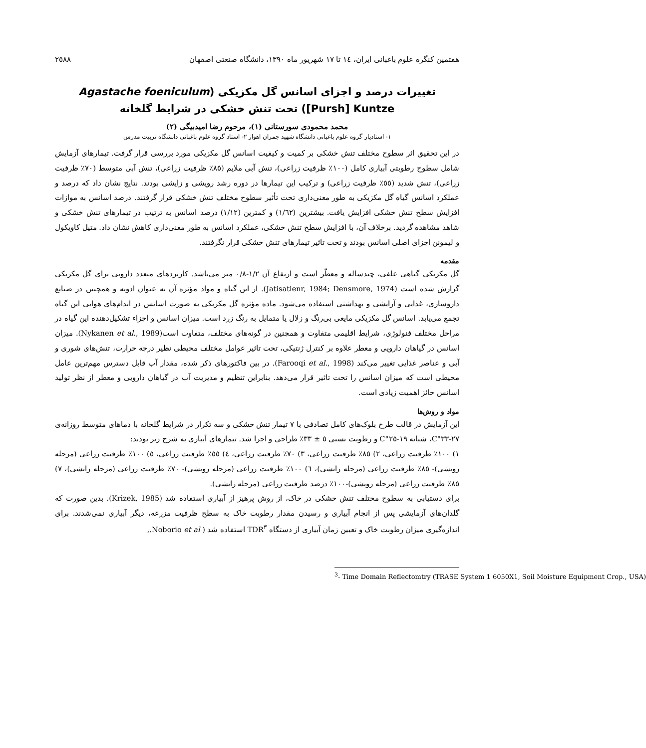هفتمین کنگره علوم باغبانی ایران، ١٤ تا ١٧ شهریور ماه ١٣٩٠، دانشگاه صنعتی اصفهان ٢٥٨٨
تغییرات درصد و اجزای اسانس گل مکزیکی (Agastache foeniculum [Pursh] Kuntze) تحت تنش خشکی در شرایط گلخانه
محمد محمودی سورستانی (١)، مرحوم رضا امیدبیگی (٢)
١- استادیار گروه علوم باغبانی دانشگاه شهید چمران اهواز ٢- استاد گروه علوم باغبانی دانشگاه تربیت مدرس
در این تحقیق اثر سطوح مختلف تنش خشکی بر کمیت و کیفیت اسانس گل مکزیکی مورد بررسی قرار گرفت. تیمارهای آزمایش شامل سطوح رطوبتی آبیاری کامل (١٠٠٪ ظرفیت زراعی)، تنش آبی ملایم (٨٥٪ ظرفیت زراعی)، تنش آبی متوسط (٧٠٪ ظرفیت زراعی)، تنش شدید (٥٥٪ ظرفیت زراعی) و ترکیب این تیمارها در دوره رشد رویشی و زایشی بودند. نتایج نشان داد که درصد و عملکرد اسانس گیاه گل مکزیکی به طور معنی‌داری تحت تأثیر سطوح مختلف تنش خشکی قرار گرفتند. درصد اسانس به موازات افزایش سطح تنش خشکی افزایش یافت. بیشترین (١/٦٢) و کمترین (١/١٢) درصد اسانس به ترتیب در تیمارهای تنش خشکی و شاهد مشاهده گردید. برخلاف آن، با افزایش سطح تنش خشکی، عملکرد اسانس به طور معنی‌داری کاهش نشان داد. متیل کاویکول و لیمونن اجزای اصلی اسانس بودند و تحت تاثیر تیمارهای تنش خشکی قرار نگرفتند.
مقدمه
گل مکزیکی گیاهی علفی، چندساله و معطّر است و ارتفاع آن ١/٢-٠/٨ متر می‌باشد. کاربردهای متعدد دارویی برای گل مکزیکی گزارش شده است (Jatisatienr, 1984; Densmore, 1974). از این گیاه و مواد مؤثره آن به عنوان ادویه و همچنین در صنایع داروسازی، غذایی و آرایشی و بهداشتی استفاده می‌شود. ماده مؤثره گل مکزیکی به صورت اسانس در اندام‌های هوایی این گیاه تجمع می‌یابد. اسانس گل مکزیکی مایعی بی‌رنگ و زلال یا متمایل به رنگ زرد است. میزان اسانس و اجزاء تشکیل‌دهنده این گیاه در مراحل مختلف فنولوژی، شرایط اقلیمی متفاوت و همچنین در گونه‌های مختلف، متفاوت است(Nykanen et al., 1989). میزان اسانس در گیاهان دارویی و معطر علاوه بر کنترل ژنتیکی، تحت تاثیر عوامل مختلف محیطی نظیر درجه حرارت، تنش‌های شوری و آبی و عناصر غذایی تغییر می‌کند (Farooqi et al., 1998). در بین فاکتورهای ذکر شده، مقدار آب قابل دسترس مهم‌ترین عامل محیطی است که میزان اسانس را تحت تاثیر قرار می‌دهد. بنابراین تنظیم و مدیریت آب در گیاهان دارویی و معطر از نظر تولید اسانس حائز اهمیت زیادی است.
مواد و روش‌ها
این آزمایش در قالب طرح بلوک‌های کامل تصادفی با ٧ تیمار تنش خشکی و سه تکرار در شرایط گلخانه با دماهای متوسط روزانه‌ی ٢٧-٣٣°C، شبانه ١٩-٢٥°C و رطوبت نسبی ٥ ± ٣٣٪ طراحی و اجرا شد. تیمارهای آبیاری به شرح زیر بودند:
١) ١٠٠٪ ظرفیت زراعی، ٢) ٨٥٪ ظرفیت زراعی، ٣) ٧٠٪ ظرفیت زراعی، ٤) ٥٥٪ ظرفیت زراعی، ٥) ١٠٠٪ ظرفیت زراعی (مرحله رویشی)- ٨٥٪ ظرفیت زراعی (مرحله زایشی)، ٦) ١٠٠٪ ظرفیت زراعی (مرحله رویشی)- ٧٠٪ ظرفیت زراعی (مرحله زایشی)، ٧) ٨٥٪ ظرفیت زراعی (مرحله رویشی)-١٠٠٪ درصد ظرفیت زراعی (مرحله زایشی).
برای دستیابی به سطوح مختلف تنش خشکی در خاک، از روش پرهیز از آبیاری استفاده شد (Krizek, 1985). بدین صورت که گلدان‌های آزمایشی پس از انجام آبیاری و رسیدن مقدار رطوبت خاک به سطح ظرفیت مزرعه، دیگر آبیاری نمی‌شدند. برای اندازه‌گیری میزان رطوبت خاک و تعیین زمان آبیاری از دستگاه TDR<sup>٣</sup> استفاده شد ( Noborio et al.,
<sup>3</sup>- Time Domain Reflectomtry (TRASE System 1 6050X1, Soil Moisture Equipment Crop., USA)